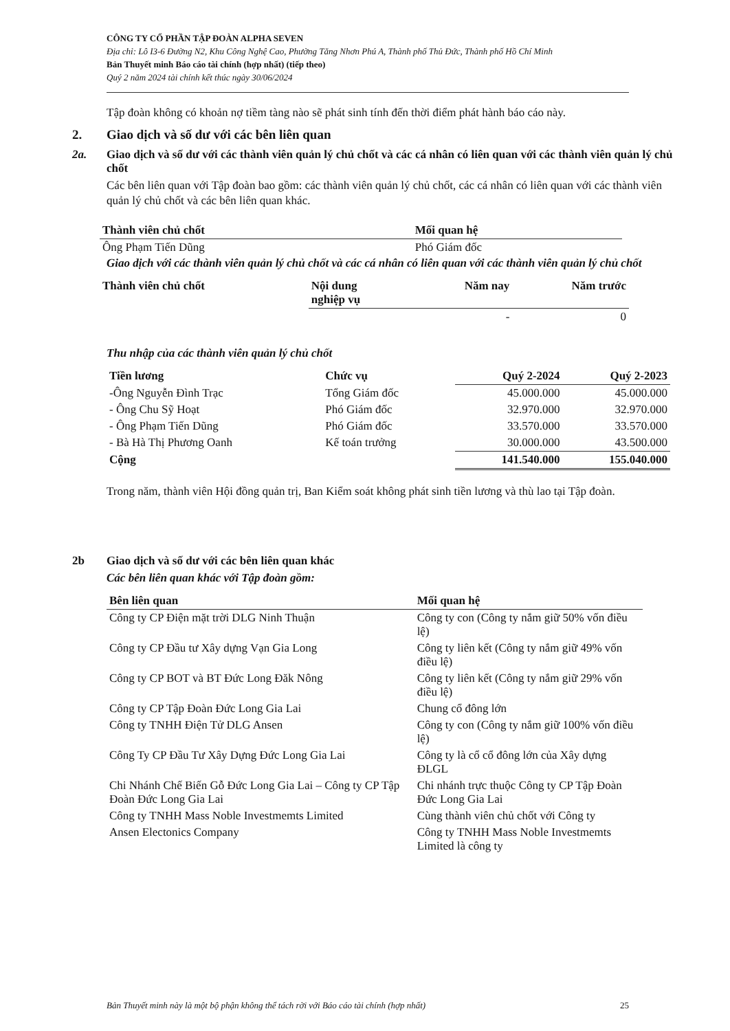CÔNG TY CỔ PHẦN TẬP ĐOÀN ALPHA SEVEN
Địa chỉ: Lô I3-6 Đường N2, Khu Công Nghệ Cao, Phường Tăng Nhơn Phú A, Thành phố Thủ Đức, Thành phố Hồ Chí Minh
Bản Thuyết minh Báo cáo tài chính (hợp nhất) (tiếp theo)
Quý 2 năm 2024 tài chính kết thúc ngày 30/06/2024
Tập đoàn không có khoản nợ tiềm tàng nào sẽ phát sinh tính đến thời điểm phát hành báo cáo này.
2. Giao dịch và số dư với các bên liên quan
2a. Giao dịch và số dư với các thành viên quản lý chủ chốt và các cá nhân có liên quan với các thành viên quản lý chủ chốt
Các bên liên quan với Tập đoàn bao gồm: các thành viên quản lý chủ chốt, các cá nhân có liên quan với các thành viên quản lý chủ chốt và các bên liên quan khác.
| Thành viên chủ chốt | Mối quan hệ |
| --- | --- |
| Ông Phạm Tiến Dũng | Phó Giám đốc |
Giao dịch với các thành viên quản lý chủ chốt và các cá nhân có liên quan với các thành viên quản lý chủ chốt
| Thành viên chủ chốt | Nội dung nghiệp vụ | Năm nay | Năm trước |
| --- | --- | --- | --- |
| | | - | 0 |
Thu nhập của các thành viên quản lý chủ chốt
| Tiền lương | Chức vụ | Quý 2-2024 | Quý 2-2023 |
| --- | --- | --- | --- |
| -Ông Nguyễn Đình Trạc | Tổng Giám đốc | 45.000.000 | 45.000.000 |
| - Ông Chu Sỹ Hoạt | Phó Giám đốc | 32.970.000 | 32.970.000 |
| - Ông Phạm Tiến Dũng | Phó Giám đốc | 33.570.000 | 33.570.000 |
| - Bà Hà Thị Phương Oanh | Kế toán trưởng | 30.000.000 | 43.500.000 |
| Cộng | | 141.540.000 | 155.040.000 |
Trong năm, thành viên Hội đồng quản trị, Ban Kiểm soát không phát sinh tiền lương và thù lao tại Tập đoàn.
2b Giao dịch và số dư với các bên liên quan khác
Các bên liên quan khác với Tập đoàn gồm:
| Bên liên quan | Mối quan hệ |
| --- | --- |
| Công ty CP Điện mặt trời DLG Ninh Thuận | Công ty con (Công ty nắm giữ 50% vốn điều lệ) |
| Công ty CP Đầu tư Xây dựng Vạn Gia Long | Công ty liên kết (Công ty nắm giữ 49% vốn điều lệ) |
| Công ty CP BOT và BT Đức Long Đăk Nông | Công ty liên kết (Công ty nắm giữ 29% vốn điều lệ) |
| Công ty CP Tập Đoàn Đức Long Gia Lai | Chung cổ đông lớn |
| Công ty TNHH Điện Tử DLG Ansen | Công ty con (Công ty nắm giữ 100% vốn điều lệ) |
| Công Ty CP Đầu Tư Xây Dựng Đức Long Gia Lai | Công ty là cổ cổ đông lớn của Xây dựng ĐLGL |
| Chi Nhánh Chế Biến Gỗ Đức Long Gia Lai – Công ty CP Tập Đoàn Đức Long Gia Lai | Chi nhánh trực thuộc Công ty CP Tập Đoàn Đức Long Gia Lai |
| Công ty TNHH Mass Noble Investmemts Limited | Cùng thành viên chủ chốt với Công ty |
| Ansen Electonics Company | Công ty TNHH Mass Noble Investmemts Limited là công ty |
Bản Thuyết minh này là một bộ phận không thể tách rời với Báo cáo tài chính (hợp nhất) 25